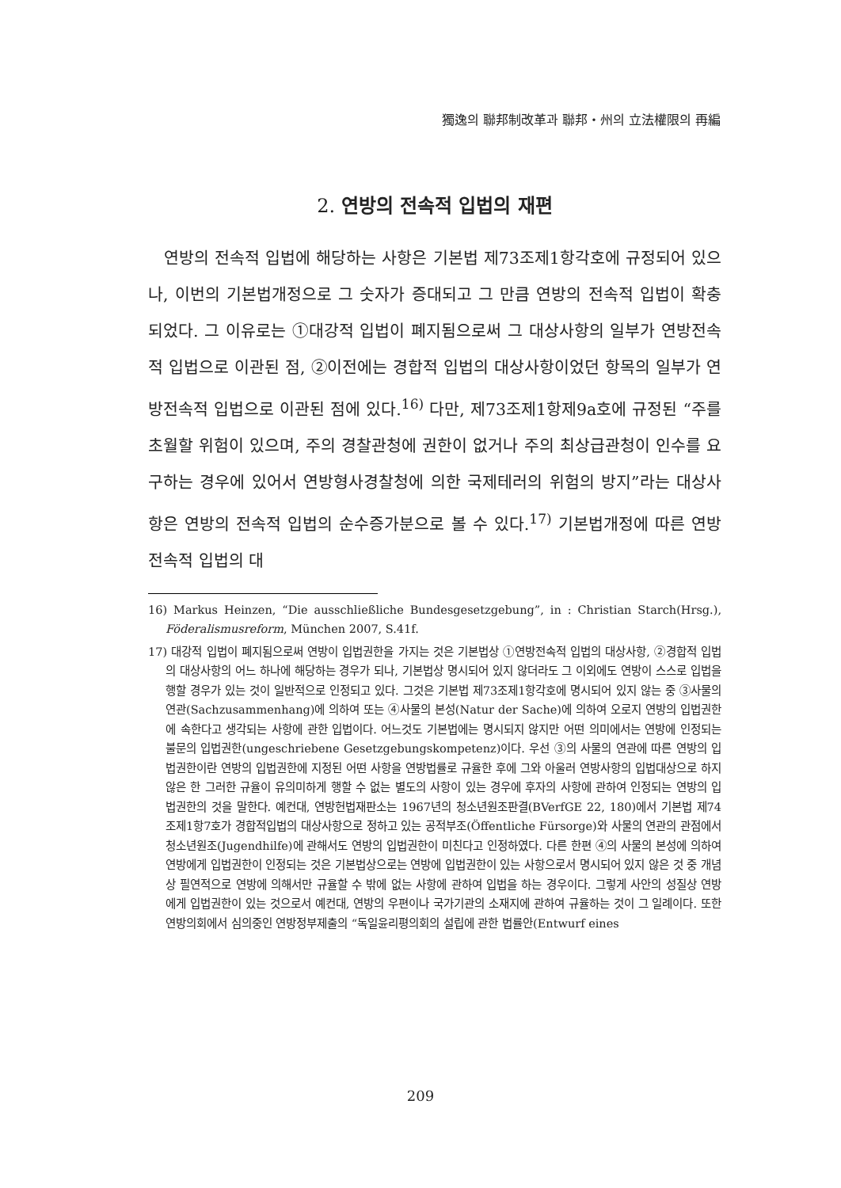獨逸의 聯邦制改革과 聯邦・州의 立法權限의 再編
2. 연방의 전속적 입법의 재편
연방의 전속적 입법에 해당하는 사항은 기본법 제73조제1항각호에 규정되어 있으나, 이번의 기본법개정으로 그 숫자가 증대되고 그 만큼 연방의 전속적 입법이 확충되었다. 그 이유로는 ①대강적 입법이 폐지됨으로써 그 대상사항의 일부가 연방전속적 입법으로 이관된 점, ②이전에는 경합적 입법의 대상사항이었던 항목의 일부가 연방전속적 입법으로 이관된 점에 있다.<sup>16)</sup> 다만, 제73조제1항제9a호에 규정된 “주를 초월할 위험이 있으며, 주의 경찰관청에 권한이 없거나 주의 최상급관청이 인수를 요구하는 경우에 있어서 연방형사경찰청에 의한 국제테러의 위험의 방지”라는 대상사항은 연방의 전속적 입법의 순수증가분으로 볼 수 있다.<sup>17)</sup> 기본법개정에 따른 연방전속적 입법의 대
16) Markus Heinzen, “Die ausschließliche Bundesgesetzgebung”, in : Christian Starch(Hrsg.), Föderalismusreform, München 2007, S.41f.
17) 대강적 입법이 폐지됨으로써 연방이 입법권한을 가지는 것은 기본법상 ①연방전속적 입법의 대상사항, ②경합적 입법의 대상사항의 어느 하나에 해당하는 경우가 되나, 기본법상 명시되어 있지 않더라도 그 이외에도 연방이 스스로 입법을 행할 경우가 있는 것이 일반적으로 인정되고 있다. 그것은 기본법 제73조제1항각호에 명시되어 있지 않는 중 ③사물의 연관(Sachzusammenhang)에 의하여 또는 ④사물의 본성(Natur der Sache)에 의하여 오로지 연방의 입법권한에 속한다고 생각되는 사항에 관한 입법이다. 어느것도 기본법에는 명시되지 않지만 어떤 의미에서는 연방에 인정되는 불문의 입법권한(ungeschriebene Gesetzgebungskompetenz)이다. 우선 ③의 사물의 연관에 따른 연방의 입법권한이란 연방의 입법권한에 지정된 어떤 사항을 연방법률로 규율한 후에 그와 아울러 연방사항의 입법대상으로 하지 않은 한 그러한 규율이 유의미하게 행할 수 없는 별도의 사항이 있는 경우에 후자의 사항에 관하여 인정되는 연방의 입법권한의 것을 말한다. 예컨대, 연방헌법재판소는 1967년의 청소년원조판결(BVerfGE 22, 180)에서 기본법 제74조제1항7호가 경합적입법의 대상사항으로 정하고 있는 공적부조(Öffentliche Fürsorge)와 사물의 연관의 관점에서 청소년원조(Jugendhilfe)에 관해서도 연방의 입법권한이 미친다고 인정하였다. 다른 한편 ④의 사물의 본성에 의하여 연방에게 입법권한이 인정되는 것은 기본법상으로는 연방에 입법권한이 있는 사항으로서 명시되어 있지 않은 것 중 개념상 필연적으로 연방에 의해서만 규율할 수 밖에 없는 사항에 관하여 입법을 하는 경우이다. 그렇게 사안의 성질상 연방에게 입법권한이 있는 것으로서 예컨대, 연방의 우편이나 국가기관의 소재지에 관하여 규율하는 것이 그 일례이다. 또한 연방의회에서 심의중인 연방정부제출의 “독일윤리평의회의 설립에 관한 법률안(Entwurf eines
209